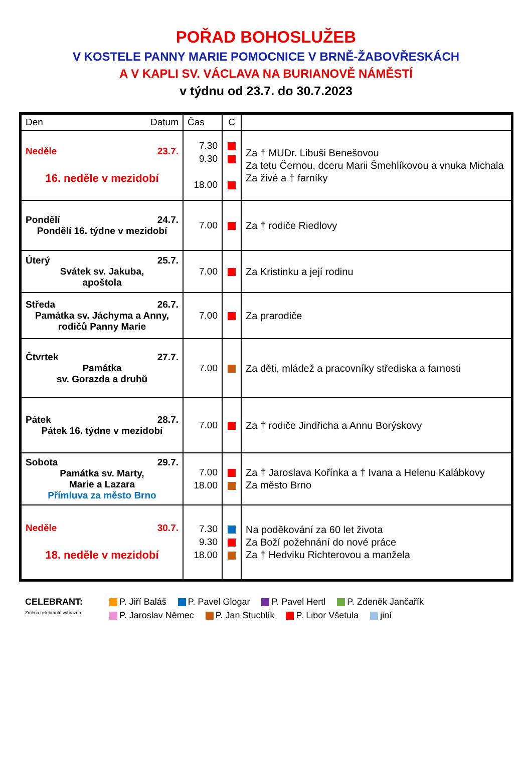POŘAD BOHOSLUŽEB
V KOSTELE PANNY MARIE POMOCNICE V BRNĚ-ŽABOVŘESKÁCH
A V KAPLI SV. VÁCLAVA NA BURIANOVĚ NÁMĚSTÍ
v týdnu od 23.7. do 30.7.2023
| Den Datum | Čas | C | |
| --- | --- | --- | --- |
| Neděle 23.7. 16. neděle v mezidobí | 7.30 9.30 18.00 | | Za † MUDr. Libuši Benešovou Za tetu Černou, dceru Marii Šmehlíkovou a vnuka Michala Za živé a † farníky |
| Pondělí 24.7. Pondělí 16. týdne v mezidobí | 7.00 | | Za † rodiče Riedlovy |
| Úterý 25.7. Svátek sv. Jakuba, apoštola | 7.00 | | Za Kristinku a její rodinu |
| Středa 26.7. Památka sv. Jáchyma a Anny, rodičů Panny Marie | 7.00 | | Za prarodiče |
| Čtvrtek 27.7. Památka sv. Gorazda a druhů | 7.00 | | Za děti, mládež a pracovníky střediska a farnosti |
| Pátek 28.7. Pátek 16. týdne v mezidobí | 7.00 | | Za † rodiče Jindřicha a Annu Borýskovy |
| Sobota 29.7. Památka sv. Marty, Marie a Lazara Přímluva za město Brno | 7.00 18.00 | | Za † Jaroslava Kořínka a † Ivana a Helenu Kalábkovy Za město Brno |
| Neděle 30.7. 18. neděle v mezidobí | 7.30 9.30 18.00 | | Na poděkování za 60 let života Za Boží požehnání do nové práce Za † Hedviku Richterovou a manžela |
CELEBRANT:
P. Jiří Baláš P. Pavel Glogar P. Pavel Hertl P. Zdeněk Jančařík
Změna celebrantů vyhrazen
P. Jaroslav Němec P. Jan Stuchlík P. Libor Všetula jiní